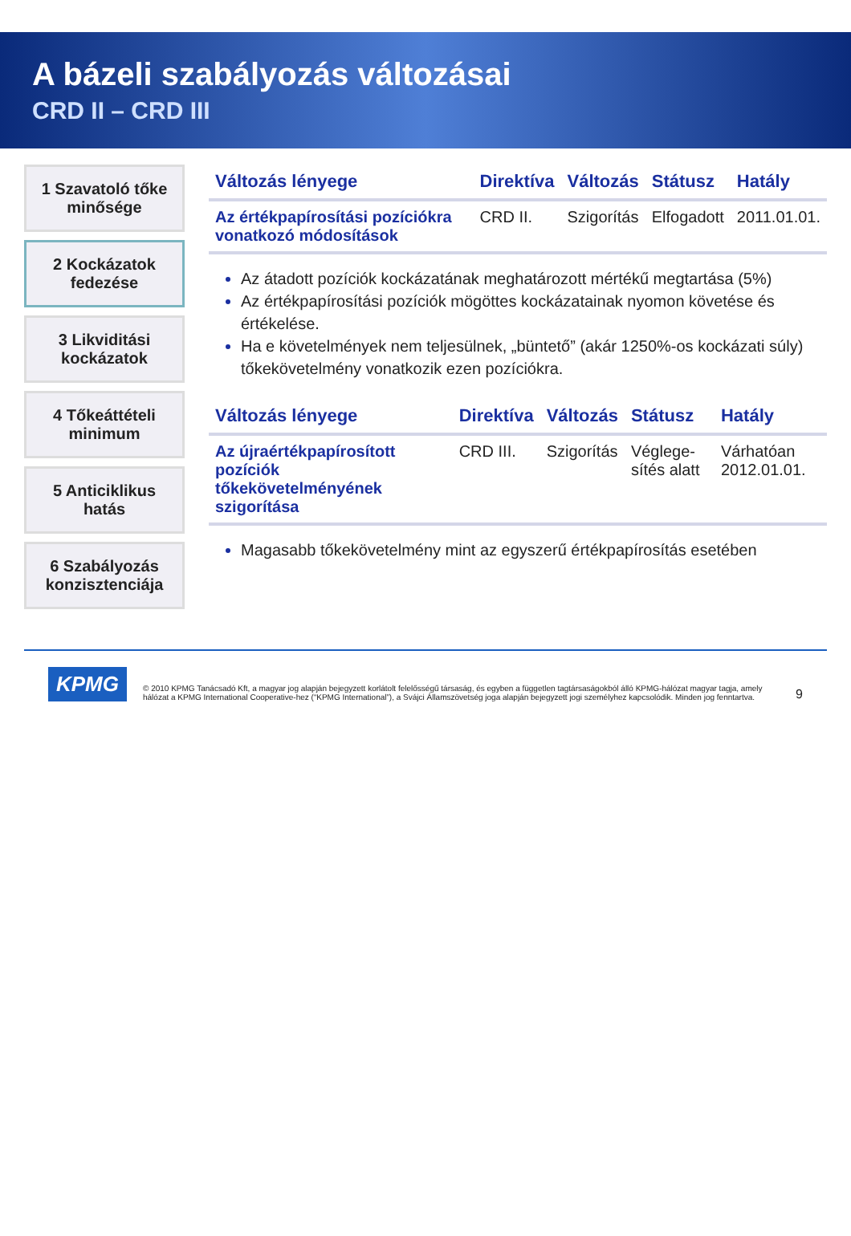A bázeli szabályozás változásai
CRD II – CRD III
1 Szavatoló tőke minősége
2 Kockázatok fedezése
3 Likviditási kockázatok
4 Tőkeáttételi minimum
5 Anticiklikus hatás
6 Szabályozás konzisztenciája
| Változás lényege | Direktíva | Változás | Státusz | Hatály |
| --- | --- | --- | --- | --- |
| Az értékpapírosítási pozíciókra vonatkozó módosítások | CRD II. | Szigorítás | Elfogadott | 2011.01.01. |
Az átadott pozíciók kockázatának meghatározott mértékű megtartása (5%)
Az értékpapírosítási pozíciók mögöttes kockázatainak nyomon követése és értékelése.
Ha e követelmények nem teljesülnek, „büntető” (akár 1250%-os kockázati súly) tőkekövetelmény vonatkozik ezen pozíciókra.
| Változás lényege | Direktíva | Változás | Státusz | Hatály |
| --- | --- | --- | --- | --- |
| Az újraértékpapírosított pozíciók tőkekövetelményének szigorítása | CRD III. | Szigorítás | Véglege-sítés alatt | Várhatóan 2012.01.01. |
Magasabb tőkekövetelmény mint az egyszerű értékpapírosítás esetében
KPMG © 2010 KPMG Tanácsadó Kft, a magyar jog alapján bejegyzett korlátolt felelősségű társaság, és egyben a független tagtársaságokból álló KPMG-hálózat magyar tagja, amely hálózat a KPMG International Cooperative-hez (“KPMG International”), a Svájci Államszövetség joga alapján bejegyzett jogi személyhez kapcsolódik. Minden jog fenntartva. 9